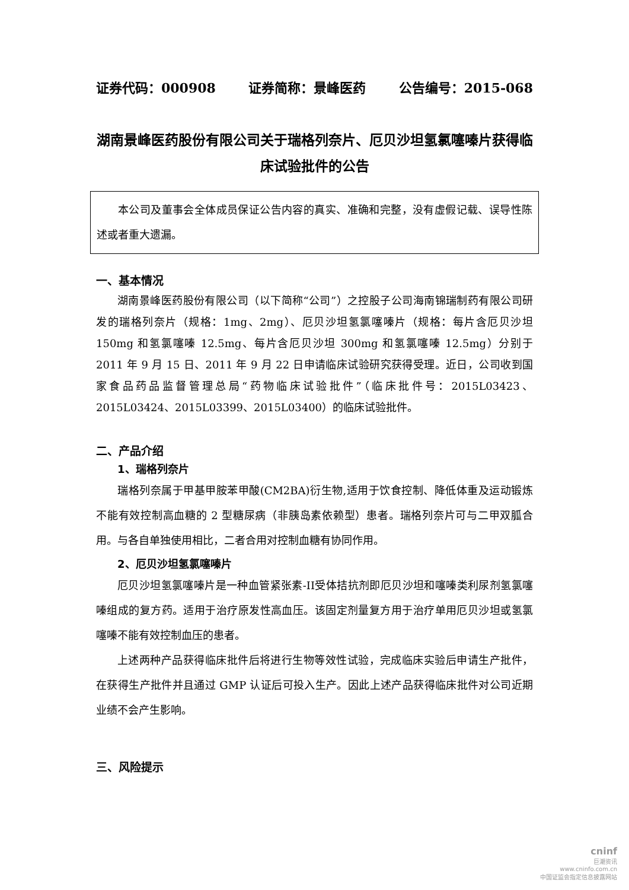证券代码：000908 证券简称：景峰医药 公告编号：2015-068
湖南景峰医药股份有限公司关于瑞格列奈片、厄贝沙坦氢氯噻嗪片获得临床试验批件的公告
本公司及董事会全体成员保证公告内容的真实、准确和完整，没有虚假记载、误导性陈述或者重大遗漏。
一、基本情况
湖南景峰医药股份有限公司（以下简称“公司”）之控股子公司海南锦瑞制药有限公司研发的瑞格列奈片（规格：1mg、2mg）、厄贝沙坦氢氯噻嗪片（规格：每片含厄贝沙坦 150mg 和氢氯噻嗪 12.5mg、每片含厄贝沙坦 300mg 和氢氯噻嗪 12.5mg）分别于 2011 年 9 月 15 日、2011 年 9 月 22 日申请临床试验研究获得受理。近日，公司收到国家食品药品监督管理总局“药物临床试验批件”（临床批件号：2015L03423、2015L03424、2015L03399、2015L03400）的临床试验批件。
二、产品介绍
1、瑞格列奈片
瑞格列奈属于甲基甲胺苯甲酸(CM2BA)衍生物,适用于饮食控制、降低体重及运动锻炼不能有效控制高血糖的 2 型糖尿病（非胰岛素依赖型）患者。瑞格列奈片可与二甲双胍合用。与各自单独使用相比，二者合用对控制血糖有协同作用。
2、厄贝沙坦氢氯噻嗪片
厄贝沙坦氢氯噻嗪片是一种血管紧张素-II受体拮抗剂即厄贝沙坦和噻嗪类利尿剂氢氯噻嗪组成的复方药。适用于治疗原发性高血压。该固定剂量复方用于治疗单用厄贝沙坦或氢氯噻嗪不能有效控制血压的患者。
上述两种产品获得临床批件后将进行生物等效性试验，完成临床实验后申请生产批件，在获得生产批件并且通过 GMP 认证后可投入生产。因此上述产品获得临床批件对公司近期业绩不会产生影响。
三、风险提示
cninf
巨潮资讯
www.cninfo.com.cn
中国证监会指定信息披露网站